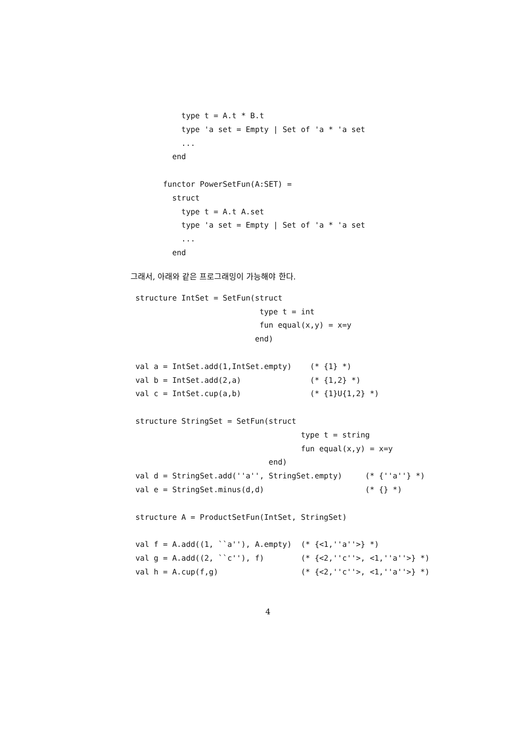type t = A.t * B.t
    type 'a set = Empty | Set of 'a * 'a set
    ...
  end

functor PowerSetFun(A:SET) =
  struct
    type t = A.t A.set
    type 'a set = Empty | Set of 'a * 'a set
    ...
  end
그래서, 아래와 같은 프로그래밍이 가능해야 한다.
structure IntSet = SetFun(struct
                           type t = int
                           fun equal(x,y) = x=y
                          end)

val a = IntSet.add(1,IntSet.empty)    (* {1} *)
val b = IntSet.add(2,a)               (* {1,2} *)
val c = IntSet.cup(a,b)               (* {1}U{1,2} *)

structure StringSet = SetFun(struct
                                    type t = string
                                    fun equal(x,y) = x=y
                             end)
val d = StringSet.add(''a'', StringSet.empty)     (* {''a''} *)
val e = StringSet.minus(d,d)                      (* {} *)

structure A = ProductSetFun(IntSet, StringSet)

val f = A.add((1, ``a''), A.empty)  (* {<1,''a''>} *)
val g = A.add((2, ``c''), f)        (* {<2,''c''>, <1,''a''>} *)
val h = A.cup(f,g)                  (* {<2,''c''>, <1,''a''>} *)
4